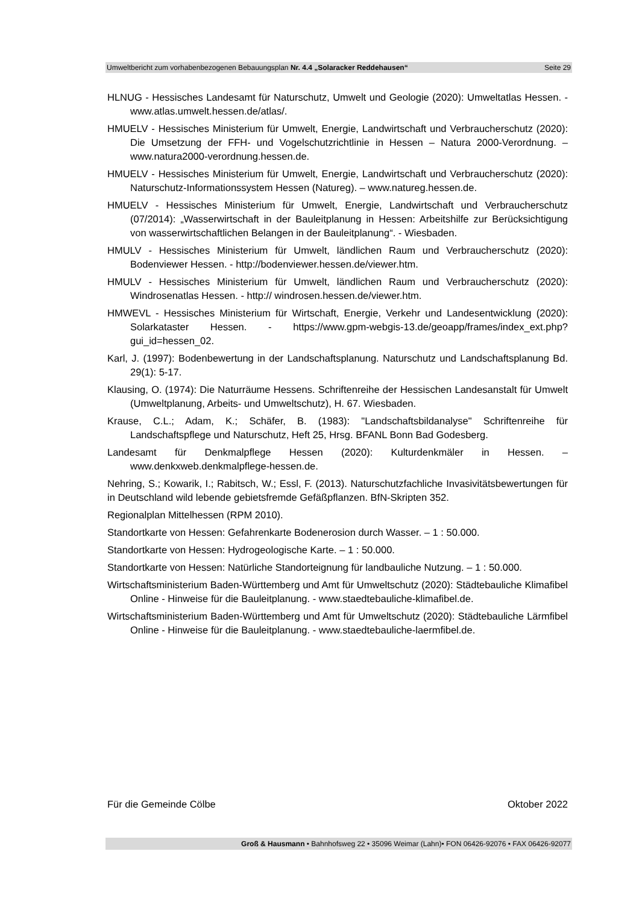Umweltbericht zum vorhabenbezogenen Bebauungsplan Nr. 4.4 „Solaracker Reddehausen“Seite 29
HLNUG - Hessisches Landesamt für Naturschutz, Umwelt und Geologie (2020): Umweltatlas Hessen. - www.atlas.umwelt.hessen.de/atlas/.
HMUELV - Hessisches Ministerium für Umwelt, Energie, Landwirtschaft und Verbraucherschutz (2020): Die Umsetzung der FFH- und Vogelschutzrichtlinie in Hessen – Natura 2000-Verordnung. – www.natura2000-verordnung.hessen.de.
HMUELV - Hessisches Ministerium für Umwelt, Energie, Landwirtschaft und Verbraucherschutz (2020): Naturschutz-Informationssystem Hessen (Natureg). – www.natureg.hessen.de.
HMUELV - Hessisches Ministerium für Umwelt, Energie, Landwirtschaft und Verbraucherschutz (07/2014): „Wasserwirtschaft in der Bauleitplanung in Hessen: Arbeitshilfe zur Berücksichtigung von wasserwirtschaftlichen Belangen in der Bauleitplanung“. - Wiesbaden.
HMULV - Hessisches Ministerium für Umwelt, ländlichen Raum und Verbraucherschutz (2020): Bodenviewer Hessen. - http://bodenviewer.hessen.de/viewer.htm.
HMULV - Hessisches Ministerium für Umwelt, ländlichen Raum und Verbraucherschutz (2020): Windrosenatlas Hessen. - http:// windrosen.hessen.de/viewer.htm.
HMWEVL - Hessisches Ministerium für Wirtschaft, Energie, Verkehr und Landesentwicklung (2020): Solarkataster Hessen. - https://www.gpm-webgis-13.de/geoapp/frames/index_ext.php?gui_id=hessen_02.
Karl, J. (1997): Bodenbewertung in der Landschaftsplanung. Naturschutz und Landschaftsplanung Bd. 29(1): 5-17.
Klausing, O. (1974): Die Naturräume Hessens. Schriftenreihe der Hessischen Landesanstalt für Umwelt (Umweltplanung, Arbeits- und Umweltschutz), H. 67. Wiesbaden.
Krause, C.L.; Adam, K.; Schäfer, B. (1983): "Landschaftsbildanalyse" Schriftenreihe für Landschaftspflege und Naturschutz, Heft 25, Hrsg. BFANL Bonn Bad Godesberg.
Landesamt für Denkmalpflege Hessen (2020): Kulturdenkmäler in Hessen. – www.denkxweb.denkmalpflege-hessen.de.
Nehring, S.; Kowarik, I.; Rabitsch, W.; Essl, F. (2013). Naturschutzfachliche Invasivitätsbewertungen für in Deutschland wild lebende gebietsfremde Gefäßpflanzen. BfN-Skripten 352.
Regionalplan Mittelhessen (RPM 2010).
Standortkarte von Hessen: Gefahrenkarte Bodenerosion durch Wasser. – 1 : 50.000.
Standortkarte von Hessen: Hydrogeologische Karte. – 1 : 50.000.
Standortkarte von Hessen: Natürliche Standorteignung für landbauliche Nutzung. – 1 : 50.000.
Wirtschaftsministerium Baden-Württemberg und Amt für Umweltschutz (2020): Städtebauliche Klimafibel Online - Hinweise für die Bauleitplanung. - www.staedtebauliche-klimafibel.de.
Wirtschaftsministerium Baden-Württemberg und Amt für Umweltschutz (2020): Städtebauliche Lärmfibel Online - Hinweise für die Bauleitplanung. - www.staedtebauliche-laermfibel.de.
Für die Gemeinde Cölbe Oktober 2022
Groß & Hausmann • Bahnhofsweg 22 • 35096 Weimar (Lahn)• FON 06426-92076 • FAX 06426-92077